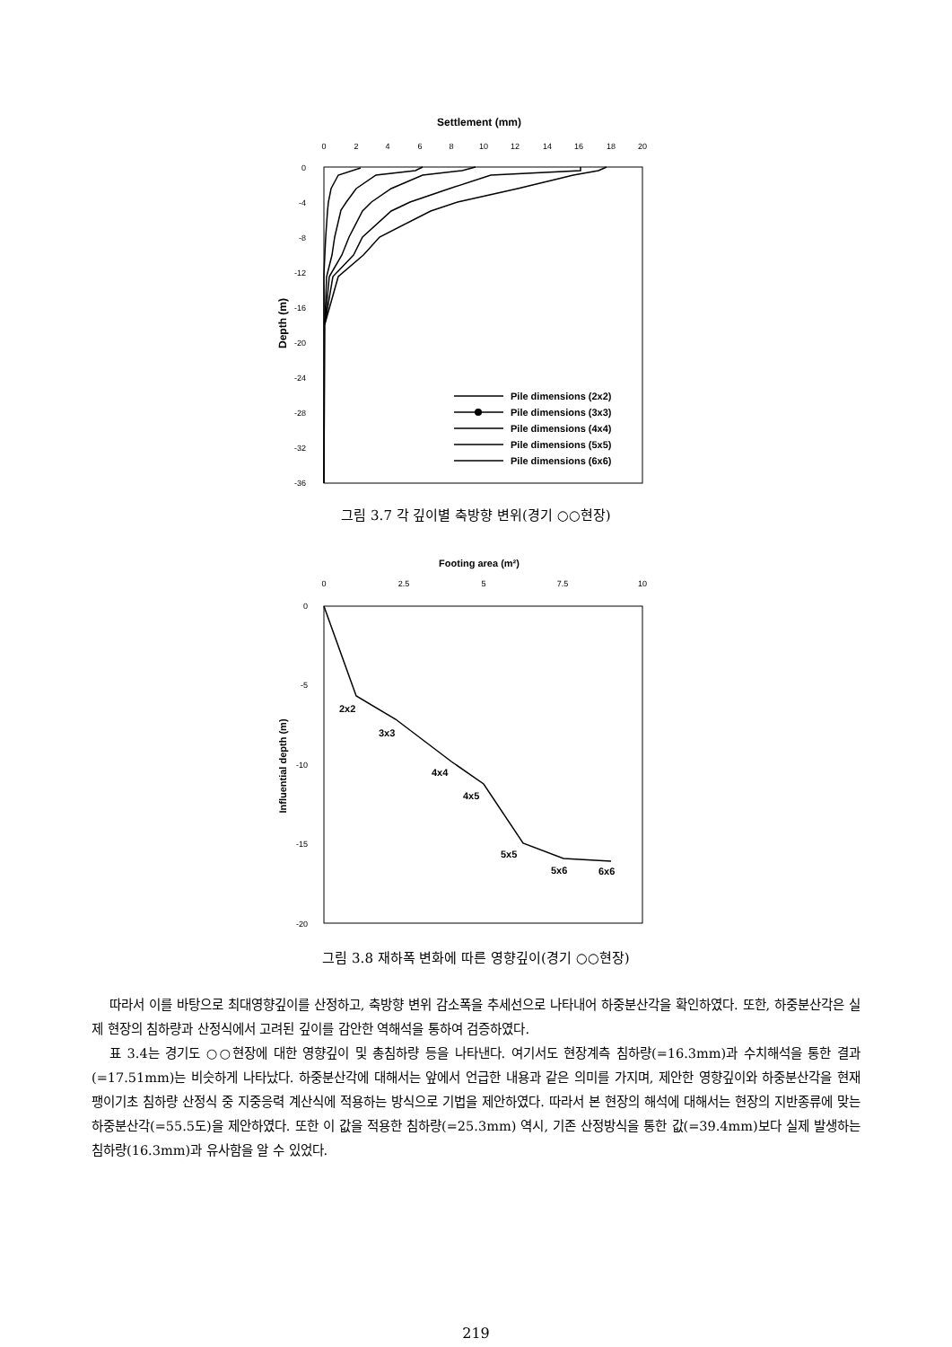Settlement (mm)
0
2
4
6
8
10
12
14
16
18
20
0
-4
-8
-12
-16
-20
-24
-28
-32
-36
Depth (m)
Pile dimensions (2x2)
Pile dimensions (3x3)
Pile dimensions (4x4)
Pile dimensions (5x5)
Pile dimensions (6x6)
그림 3.7 각 깊이별 축방향 변위(경기 ○○현장)
Footing area (m²)
0
2.5
5
7.5
10
0
-5
-10
-15
-20
Influential depth (m)
2x2
3x3
4x4
4x5
5x5
5x6
6x6
그림 3.8 재하폭 변화에 따른 영향깊이(경기 ○○현장)
따라서 이를 바탕으로 최대영향깊이를 산정하고, 축방향 변위 감소폭을 추세선으로 나타내어 하중분산각을 확인하였다. 또한, 하중분산각은 실제 현장의 침하량과 산정식에서 고려된 깊이를 감안한 역해석을 통하여 검증하였다.
표 3.4는 경기도 ○○현장에 대한 영향깊이 및 총침하량 등을 나타낸다. 여기서도 현장계측 침하량(=16.3mm)과 수치해석을 통한 결과(=17.51mm)는 비슷하게 나타났다. 하중분산각에 대해서는 앞에서 언급한 내용과 같은 의미를 가지며, 제안한 영향깊이와 하중분산각을 현재 팽이기초 침하량 산정식 중 지중응력 계산식에 적용하는 방식으로 기법을 제안하였다. 따라서 본 현장의 해석에 대해서는 현장의 지반종류에 맞는 하중분산각(=55.5도)을 제안하였다. 또한 이 값을 적용한 침하량(=25.3mm) 역시, 기존 산정방식을 통한 값(=39.4mm)보다 실제 발생하는 침하량(16.3mm)과 유사함을 알 수 있었다.
219